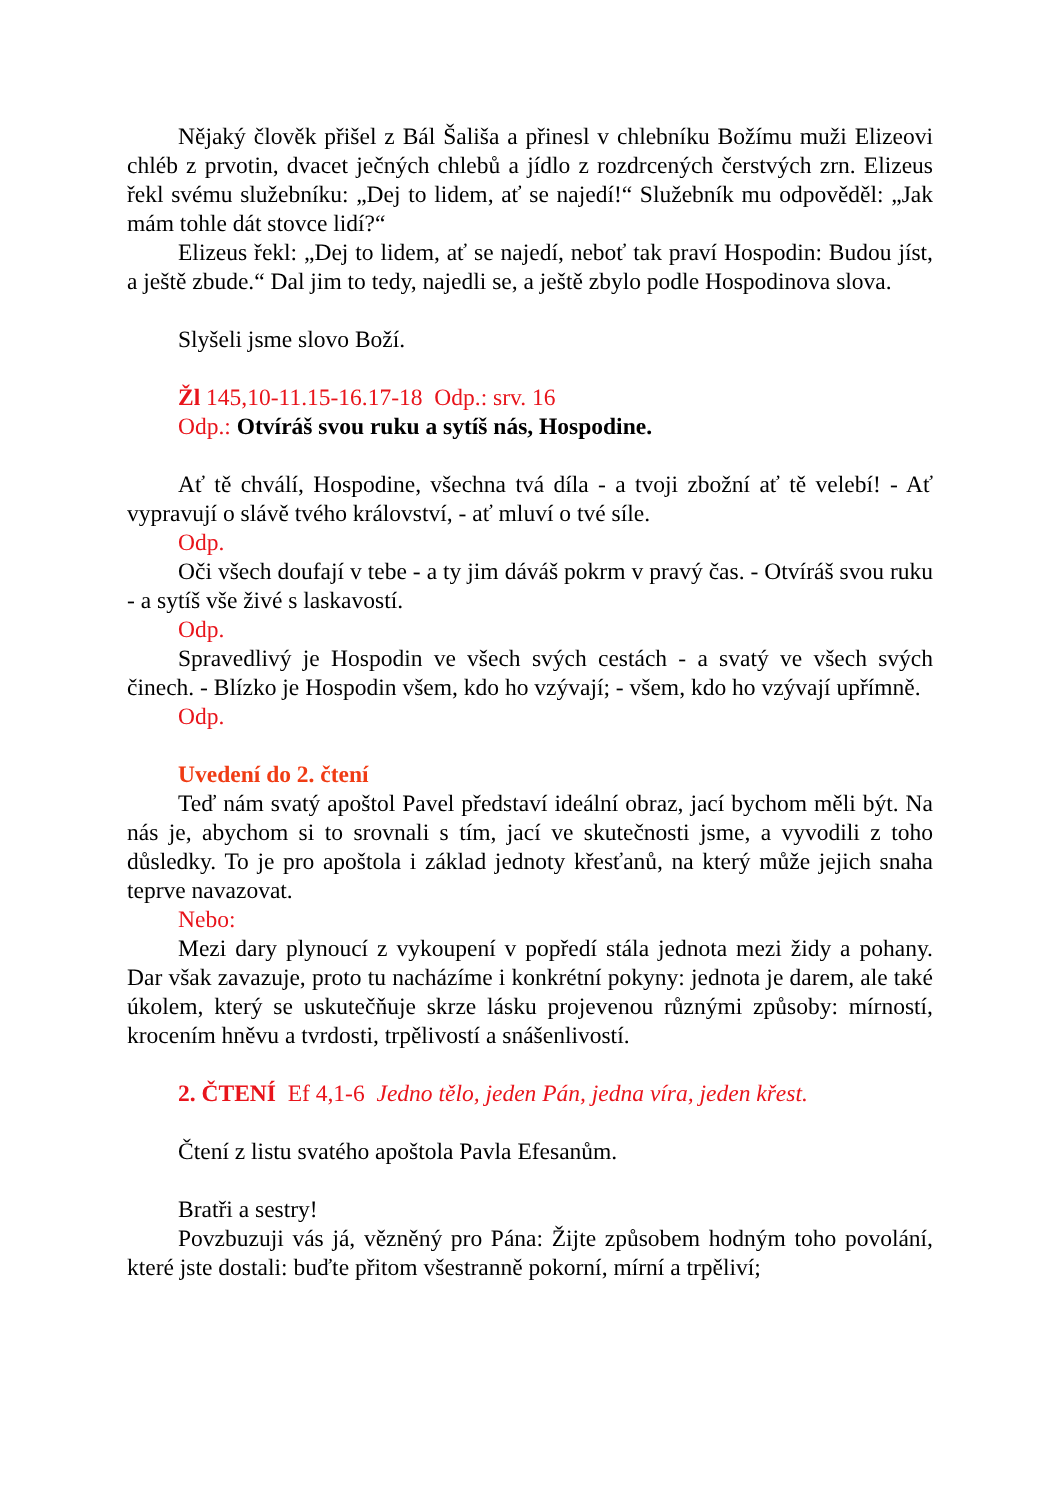Nějaký člověk přišel z Bál Šališa a přinesl v chlebníku Božímu muži Elizeovi chléb z prvotin, dvacet ječných chlebů a jídlo z rozdrcených čerstvých zrn. Elizeus řekl svému služebníku: „Dej to lidem, ať se najedí!“ Služebník mu odpověděl: „Jak mám tohle dát stovce lidí?“
Elizeus řekl: „Dej to lidem, ať se najedí, neboť tak praví Hospodin: Budou jíst, a ještě zbude.“ Dal jim to tedy, najedli se, a ještě zbylo podle Hospodinova slova.
Slyšeli jsme slovo Boží.
Žl 145,10-11.15-16.17-18 Odp.: srv. 16
Odp.: Otvíráš svou ruku a sytíš nás, Hospodine.
Ať tě chválí, Hospodine, všechna tvá díla - a tvoji zbožní ať tě velebí! - Ať vypravují o slávě tvého království, - ať mluví o tvé síle.
Odp.
Oči všech doufají v tebe - a ty jim dáváš pokrm v pravý čas. - Otvíráš svou ruku - a sytíš vše živé s laskavostí.
Odp.
Spravedlivý je Hospodin ve všech svých cestách - a svatý ve všech svých činech. - Blízko je Hospodin všem, kdo ho vzývají; - všem, kdo ho vzývají upřímně.
Odp.
Uvedení do 2. čtení
Teď nám svatý apoštol Pavel představí ideální obraz, jací bychom měli být. Na nás je, abychom si to srovnali s tím, jací ve skutečnosti jsme, a vyvodili z toho důsledky. To je pro apoštola i základ jednoty křesťanů, na který může jejich snaha teprve navazovat.
Nebo:
Mezi dary plynoucí z vykoupení v popředí stála jednota mezi židy a pohany. Dar však zavazuje, proto tu nacházíme i konkrétní pokyny: jednota je darem, ale také úkolem, který se uskutečňuje skrze lásku projevenou různými způsoby: mírností, krocením hněvu a tvrdosti, trpělivostí a snášenlivostí.
2. ČTENÍ Ef 4,1-6 Jedno tělo, jeden Pán, jedna víra, jeden křest.
Čtení z listu svatého apoštola Pavla Efesanům.
Bratři a sestry!
Povzbuzuji vás já, vězněný pro Pána: Žijte způsobem hodným toho povolání, které jste dostali: buďte přitom všestranně pokorní, mírní a trpěliví;